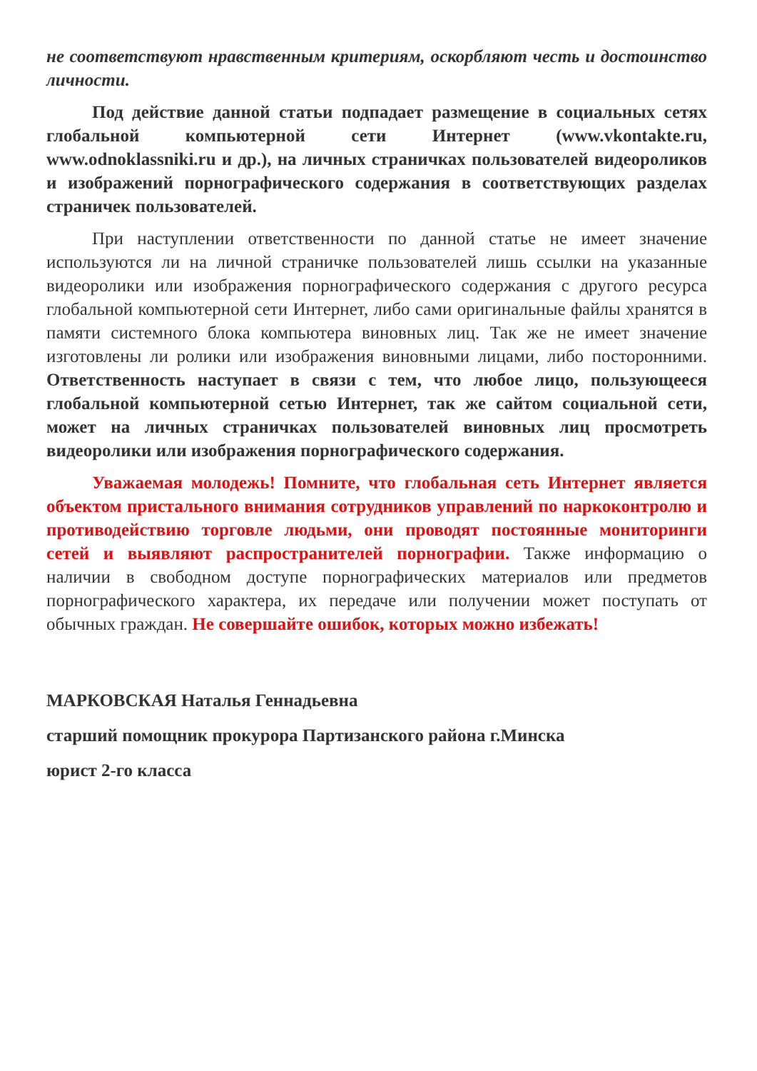не соответствуют нравственным критериям, оскорбляют честь и достоинство личности.
Под действие данной статьи подпадает размещение в социальных сетях глобальной компьютерной сети Интернет (www.vkontakte.ru, www.odnoklassniki.ru и др.), на личных страничках пользователей видеороликов и изображений порнографического содержания в соответствующих разделах страничек пользователей.
При наступлении ответственности по данной статье не имеет значение используются ли на личной страничке пользователей лишь ссылки на указанные видеоролики или изображения порнографического содержания с другого ресурса глобальной компьютерной сети Интернет, либо сами оригинальные файлы хранятся в памяти системного блока компьютера виновных лиц. Так же не имеет значение изготовлены ли ролики или изображения виновными лицами, либо посторонними. Ответственность наступает в связи с тем, что любое лицо, пользующееся глобальной компьютерной сетью Интернет, так же сайтом социальной сети, может на личных страничках пользователей виновных лиц просмотреть видеоролики или изображения порнографического содержания.
Уважаемая молодежь! Помните, что глобальная сеть Интернет является объектом пристального внимания сотрудников управлений по наркоконтролю и противодействию торговле людьми, они проводят постоянные мониторинги сетей и выявляют распространителей порнографии. Также информацию о наличии в свободном доступе порнографических материалов или предметов порнографического характера, их передаче или получении может поступать от обычных граждан. Не совершайте ошибок, которых можно избежать!
МАРКОВСКАЯ Наталья Геннадьевна
старший помощник прокурора Партизанского района г.Минска
юрист 2-го класса